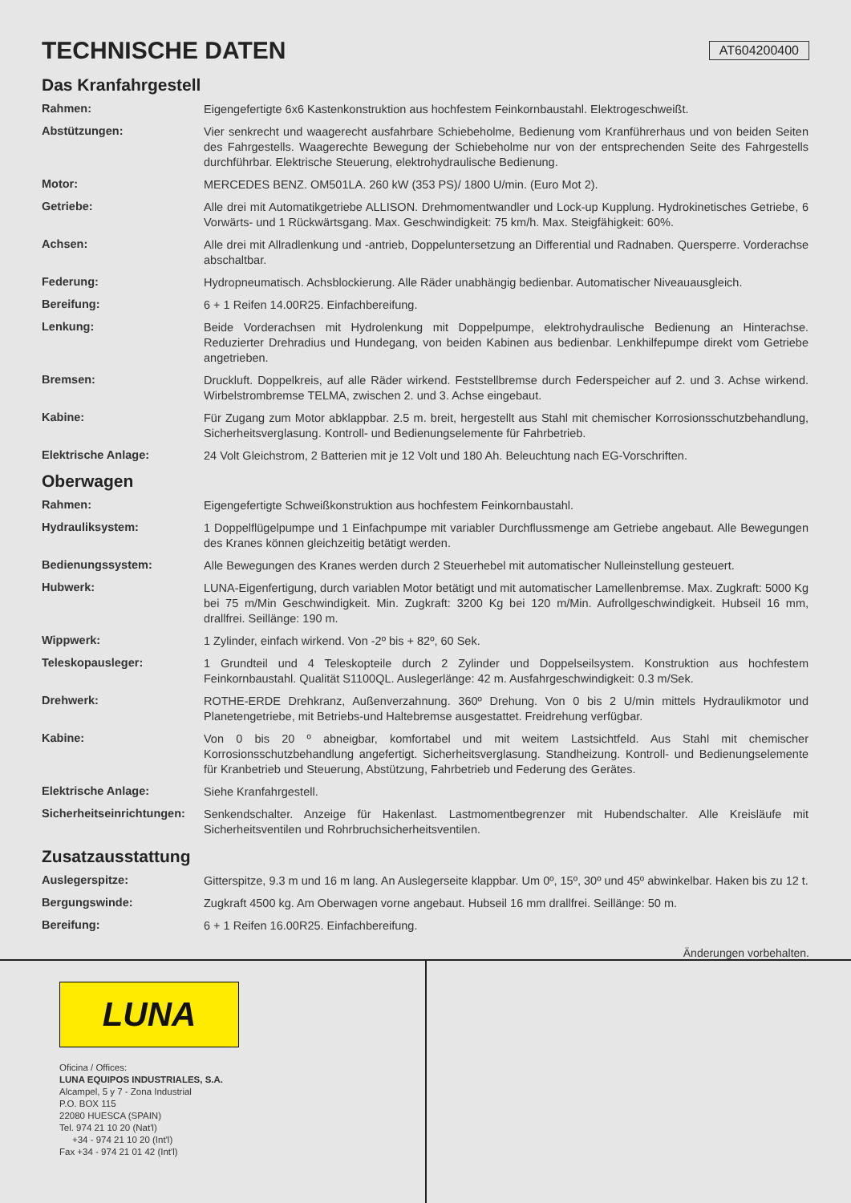TECHNISCHE DATEN AT604200400
Das Kranfahrgestell
| Rahmen: | Eigengefertigte 6x6 Kastenkonstruktion aus hochfestem Feinkornbaustahl. Elektrogeschweißt. |
| Abstützungen: | Vier senkrecht und waagerecht ausfahrbare Schiebeholme, Bedienung vom Kranführerhaus und von beiden Seiten des Fahrgestells. Waagerechte Bewegung der Schiebeholme nur von der entsprechenden Seite des Fahrgestells durchführbar. Elektrische Steuerung, elektrohydraulische Bedienung. |
| Motor: | MERCEDES BENZ. OM501LA. 260 kW (353 PS)/ 1800 U/min. (Euro Mot 2). |
| Getriebe: | Alle drei mit Automatikgetriebe ALLISON. Drehmomentwandler und Lock-up Kupplung. Hydrokinetisches Getriebe, 6 Vorwärts- und 1 Rückwärtsgang. Max. Geschwindigkeit: 75 km/h. Max. Steigfähigkeit: 60%. |
| Achsen: | Alle drei mit Allradlenkung und -antrieb, Doppeluntersetzung an Differential und Radnaben. Quersperre. Vorderachse abschaltbar. |
| Federung: | Hydropneumatisch. Achsblockierung. Alle Räder unabhängig bedienbar. Automatischer Niveauausgleich. |
| Bereifung: | 6 + 1 Reifen 14.00R25. Einfachbereifung. |
| Lenkung: | Beide Vorderachsen mit Hydrolenkung mit Doppelpumpe, elektrohydraulische Bedienung an Hinterachse. Reduzierter Drehradius und Hundegang, von beiden Kabinen aus bedienbar. Lenkhilfepumpe direkt vom Getriebe angetrieben. |
| Bremsen: | Druckluft. Doppelkreis, auf alle Räder wirkend. Feststellbremse durch Federspeicher auf 2. und 3. Achse wirkend. Wirbelstrombremse TELMA, zwischen 2. und 3. Achse eingebaut. |
| Kabine: | Für Zugang zum Motor abklappbar. 2.5 m. breit, hergestellt aus Stahl mit chemischer Korrosionsschutzbehandlung, Sicherheitsverglasung. Kontroll- und Bedienungselemente für Fahrbetrieb. |
| Elektrische Anlage: | 24 Volt Gleichstrom, 2 Batterien mit je 12 Volt und 180 Ah. Beleuchtung nach EG-Vorschriften. |
Oberwagen
| Rahmen: | Eigengefertigte Schweißkonstruktion aus hochfestem Feinkornbaustahl. |
| Hydrauliksystem: | 1 Doppelflügelpumpe und 1 Einfachpumpe mit variabler Durchflussmenge am Getriebe angebaut. Alle Bewegungen des Kranes können gleichzeitig betätigt werden. |
| Bedienungssystem: | Alle Bewegungen des Kranes werden durch 2 Steuerhebel mit automatischer Nulleinstellung gesteuert. |
| Hubwerk: | LUNA-Eigenfertigung, durch variablen Motor betätigt und mit automatischer Lamellenbremse. Max. Zugkraft: 5000 Kg bei 75 m/Min Geschwindigkeit. Min. Zugkraft: 3200 Kg bei 120 m/Min. Aufrollgeschwindigkeit. Hubseil 16 mm, drallfrei. Seillänge: 190 m. |
| Wippwerk: | 1 Zylinder, einfach wirkend. Von -2º bis + 82º, 60 Sek. |
| Teleskopausleger: | 1 Grundteil und 4 Teleskopteile durch 2 Zylinder und Doppelseilsystem. Konstruktion aus hochfestem Feinkornbaustahl. Qualität S1100QL. Auslegerlänge: 42 m. Ausfahrgeschwindigkeit: 0.3 m/Sek. |
| Drehwerk: | ROTHE-ERDE Drehkranz, Außenverzahnung. 360º Drehung. Von 0 bis 2 U/min mittels Hydraulikmotor und Planetengetriebe, mit Betriebs-und Haltebremse ausgestattet. Freidrehung verfügbar. |
| Kabine: | Von 0 bis 20 º abneigbar, komfortabel und mit weitem Lastsichtfeld. Aus Stahl mit chemischer Korrosionsschutzbehandlung angefertigt. Sicherheitsverglasung. Standheizung. Kontroll- und Bedienungselemente für Kranbetrieb und Steuerung, Abstützung, Fahrbetrieb und Federung des Gerätes. |
| Elektrische Anlage: | Siehe Kranfahrgestell. |
| Sicherheitseinrichtungen: | Senkendschalter. Anzeige für Hakenlast. Lastmomentbegrenzer mit Hubendschalter. Alle Kreisläufe mit Sicherheitsventilen und Rohrbruchsicherheitsventilen. |
Zusatzausstattung
| Auslegerspitze: | Gitterspitze, 9.3 m und 16 m lang. An Auslegerseite klappbar. Um 0º, 15º, 30º und 45º abwinkelbar. Haken bis zu 12 t. |
| Bergungswinde: | Zugkraft 4500 kg. Am Oberwagen vorne angebaut. Hubseil 16 mm drallfrei. Seillänge: 50 m. |
| Bereifung: | 6 + 1 Reifen 16.00R25. Einfachbereifung. |
Änderungen vorbehalten.
LUNA
Oficina / Offices:
LUNA EQUIPOS INDUSTRIALES, S.A.
Alcampel, 5 y 7 - Zona Industrial
P.O. BOX 115
22080 HUESCA (SPAIN)
Tel. 974 21 10 20 (Nat'l)
+34 - 974 21 10 20 (Int'l)
Fax +34 - 974 21 01 42 (Int'l)